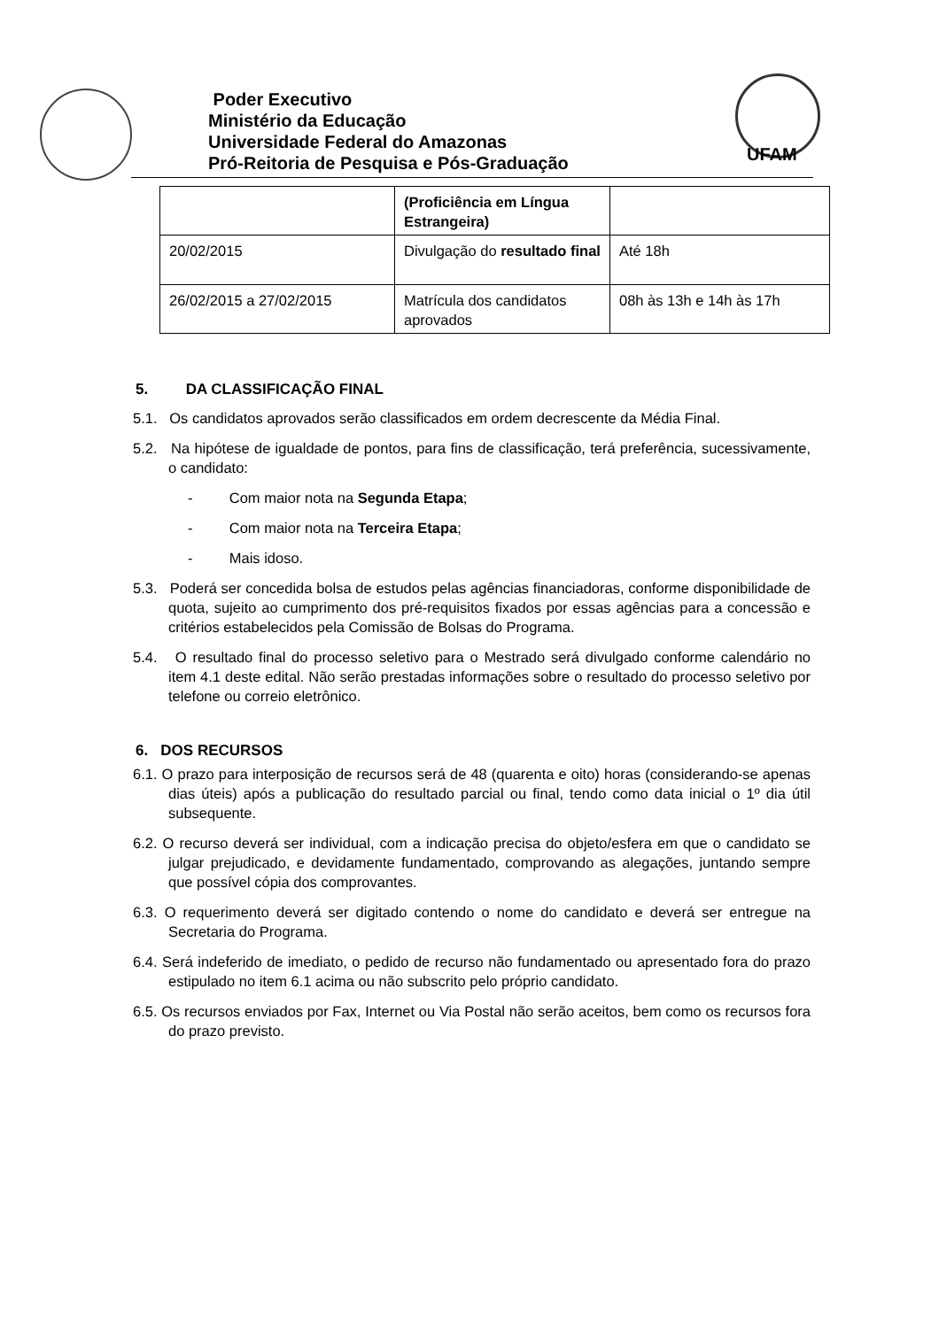Poder Executivo
Ministério da Educação
Universidade Federal do Amazonas
Pró-Reitoria de Pesquisa e Pós-Graduação
UFAM
| | (Proficiência em Língua Estrangeira) | |
| 20/02/2015 | Divulgação do resultado final | Até 18h |
| 26/02/2015 a 27/02/2015 | Matrícula dos candidatos aprovados | 08h às 13h e 14h às 17h |
5. DA CLASSIFICAÇÃO FINAL
5.1. Os candidatos aprovados serão classificados em ordem decrescente da Média Final.
5.2. Na hipótese de igualdade de pontos, para fins de classificação, terá preferência, sucessivamente, o candidato:
- Com maior nota na Segunda Etapa;
- Com maior nota na Terceira Etapa;
- Mais idoso.
5.3. Poderá ser concedida bolsa de estudos pelas agências financiadoras, conforme disponibilidade de quota, sujeito ao cumprimento dos pré-requisitos fixados por essas agências para a concessão e critérios estabelecidos pela Comissão de Bolsas do Programa.
5.4. O resultado final do processo seletivo para o Mestrado será divulgado conforme calendário no item 4.1 deste edital. Não serão prestadas informações sobre o resultado do processo seletivo por telefone ou correio eletrônico.
6. DOS RECURSOS
6.1. O prazo para interposição de recursos será de 48 (quarenta e oito) horas (considerando-se apenas dias úteis) após a publicação do resultado parcial ou final, tendo como data inicial o 1º dia útil subsequente.
6.2. O recurso deverá ser individual, com a indicação precisa do objeto/esfera em que o candidato se julgar prejudicado, e devidamente fundamentado, comprovando as alegações, juntando sempre que possível cópia dos comprovantes.
6.3. O requerimento deverá ser digitado contendo o nome do candidato e deverá ser entregue na Secretaria do Programa.
6.4. Será indeferido de imediato, o pedido de recurso não fundamentado ou apresentado fora do prazo estipulado no item 6.1 acima ou não subscrito pelo próprio candidato.
6.5. Os recursos enviados por Fax, Internet ou Via Postal não serão aceitos, bem como os recursos fora do prazo previsto.